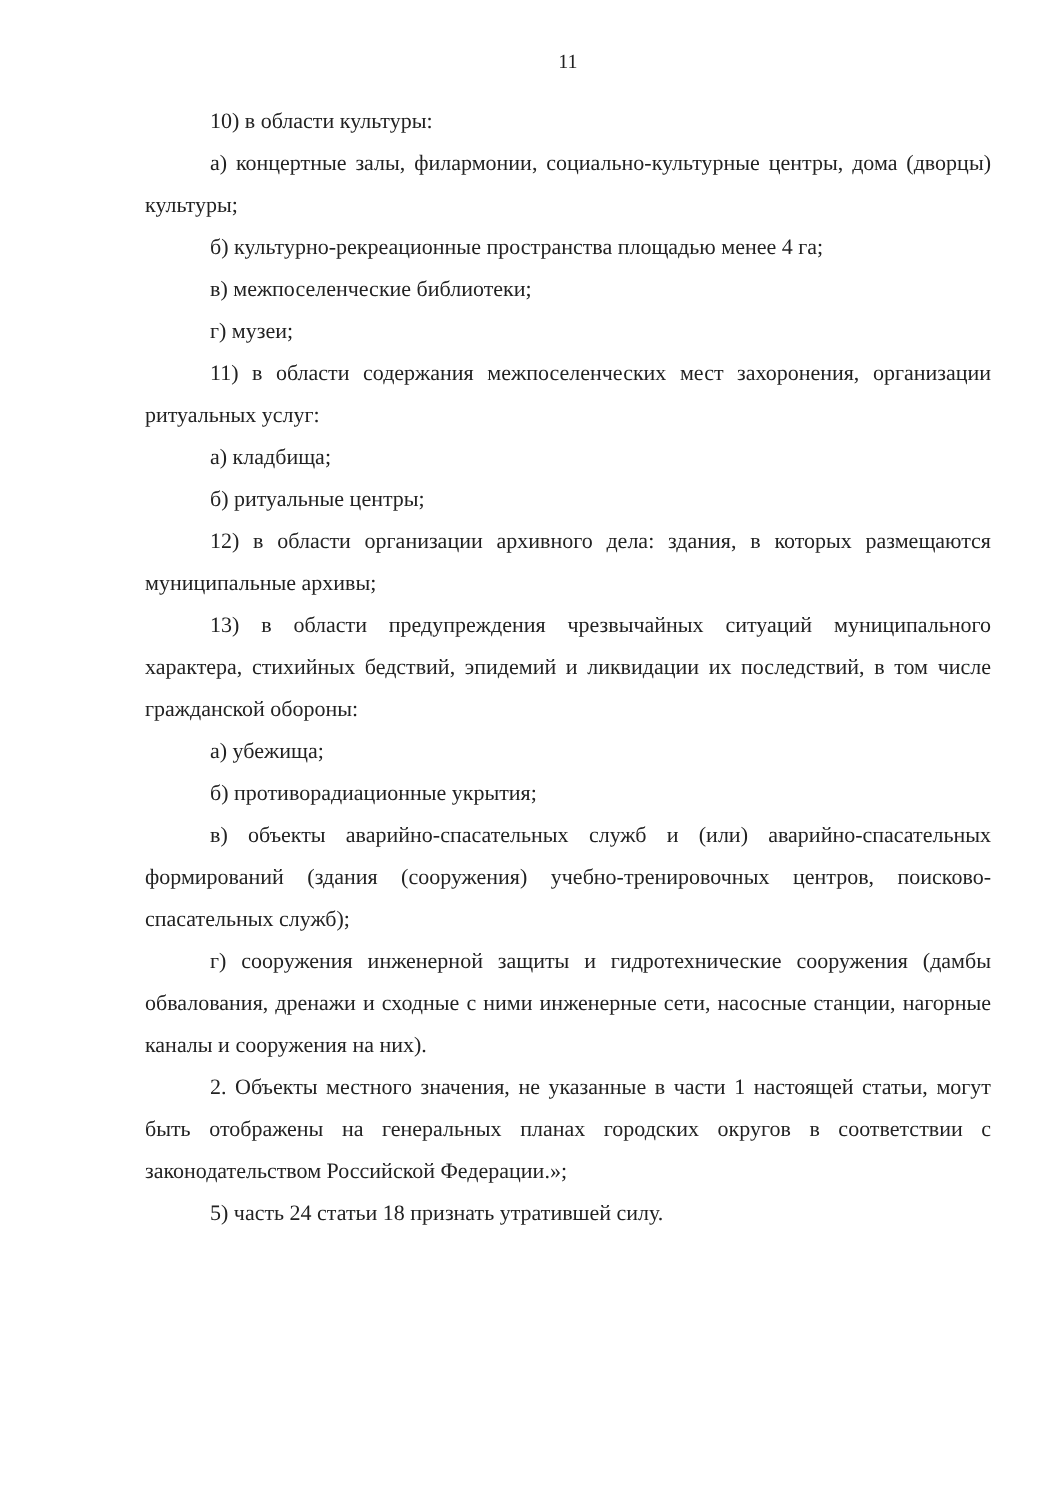11
10) в области культуры:
а) концертные залы, филармонии, социально-культурные центры, дома (дворцы) культуры;
б) культурно-рекреационные пространства площадью менее 4 га;
в) межпоселенческие библиотеки;
г) музеи;
11) в области содержания межпоселенческих мест захоронения, организации ритуальных услуг:
а) кладбища;
б) ритуальные центры;
12) в области организации архивного дела: здания, в которых размещаются муниципальные архивы;
13) в области предупреждения чрезвычайных ситуаций муниципального характера, стихийных бедствий, эпидемий и ликвидации их последствий, в том числе гражданской обороны:
а) убежища;
б) противорадиационные укрытия;
в) объекты аварийно-спасательных служб и (или) аварийно-спасательных формирований (здания (сооружения) учебно-тренировочных центров, поисково-спасательных служб);
г) сооружения инженерной защиты и гидротехнические сооружения (дамбы обвалования, дренажи и сходные с ними инженерные сети, насосные станции, нагорные каналы и сооружения на них).
2. Объекты местного значения, не указанные в части 1 настоящей статьи, могут быть отображены на генеральных планах городских округов в соответствии с законодательством Российской Федерации.»;
5) часть 24 статьи 18 признать утратившей силу.